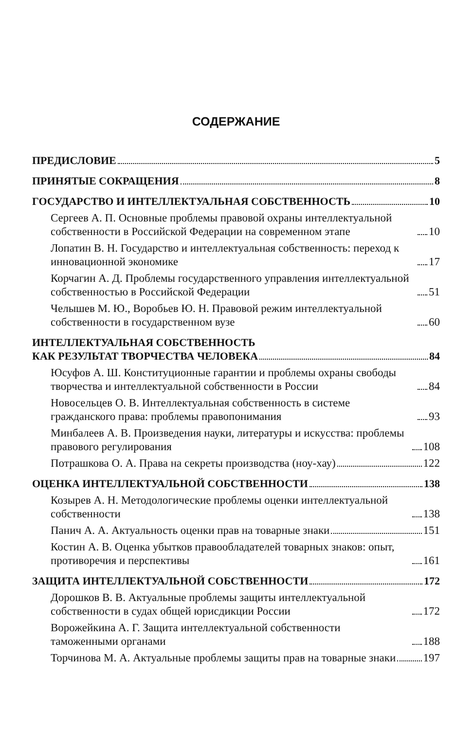СОДЕРЖАНИЕ
ПРЕДИСЛОВИЕ 5
ПРИНЯТЫЕ СОКРАЩЕНИЯ 8
ГОСУДАРСТВО И ИНТЕЛЛЕКТУАЛЬНАЯ СОБСТВЕННОСТЬ 10
Сергеев А. П. Основные проблемы правовой охраны интеллектуальной собственности в Российской Федерации на современном этапе 10
Лопатин В. Н. Государство и интеллектуальная собственность: переход к инновационной экономике 17
Корчагин А. Д. Проблемы государственного управления интеллектуальной собственностью в Российской Федерации 51
Челышев М. Ю., Воробьев Ю. Н. Правовой режим интеллектуальной собственности в государственном вузе 60
ИНТЕЛЛЕКТУАЛЬНАЯ СОБСТВЕННОСТЬ
КАК РЕЗУЛЬТАТ ТВОРЧЕСТВА ЧЕЛОВЕКА 84
Юсуфов А. Ш. Конституционные гарантии и проблемы охраны свободы творчества и интеллектуальной собственности в России 84
Новосельцев О. В. Интеллектуальная собственность в системе гражданского права: проблемы правопонимания 93
Минбалеев А. В. Произведения науки, литературы и искусства: проблемы правового регулирования 108
Потрашкова О. А. Права на секреты производства (ноу-хау) 122
ОЦЕНКА ИНТЕЛЛЕКТУАЛЬНОЙ СОБСТВЕННОСТИ 138
Козырев А. Н. Методологические проблемы оценки интеллектуальной собственности 138
Панич А. А. Актуальность оценки прав на товарные знаки 151
Костин А. В. Оценка убытков правообладателей товарных знаков: опыт, противоречия и перспективы 161
ЗАЩИТА ИНТЕЛЛЕКТУАЛЬНОЙ СОБСТВЕННОСТИ 172
Дорошков В. В. Актуальные проблемы защиты интеллектуальной собственности в судах общей юрисдикции России 172
Ворожейкина А. Г. Защита интеллектуальной собственности таможенными органами 188
Торчинова М. А. Актуальные проблемы защиты прав на товарные знаки 197